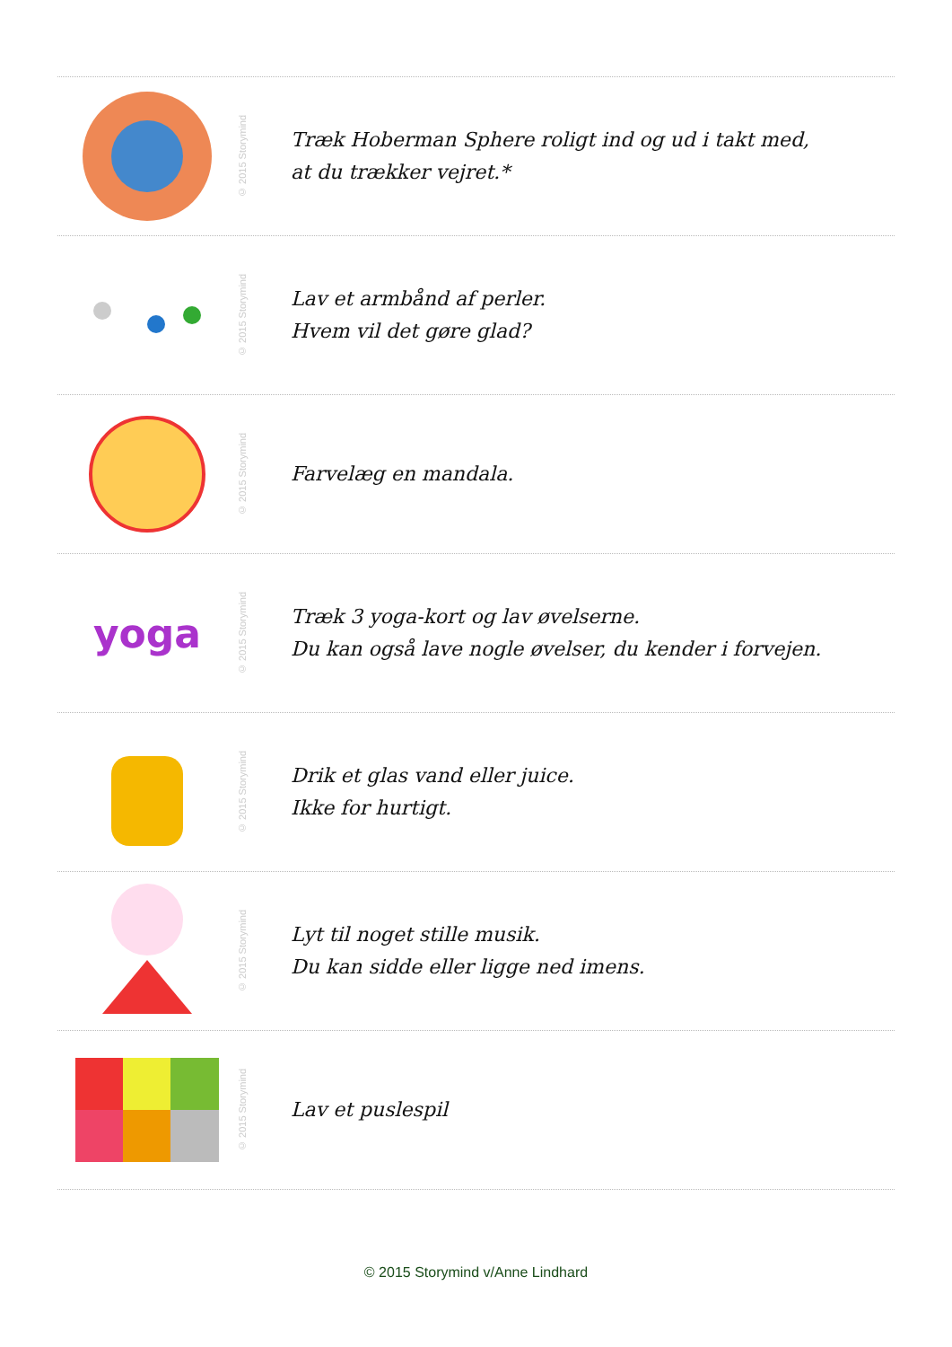© 2015 Storymind
Træk Hoberman Sphere roligt ind og ud i takt med,
at du trækker vejret.*
© 2015 Storymind
Lav et armbånd af perler.
Hvem vil det gøre glad?
© 2015 Storymind
Farvelæg en mandala.
yoga
© 2015 Storymind
Træk 3 yoga-kort og lav øvelserne.
Du kan også lave nogle øvelser, du kender i forvejen.
© 2015 Storymind
Drik et glas vand eller juice.
Ikke for hurtigt.
© 2015 Storymind
Lyt til noget stille musik.
Du kan sidde eller ligge ned imens.
© 2015 Storymind
Lav et puslespil
© 2015 Storymind v/Anne Lindhard